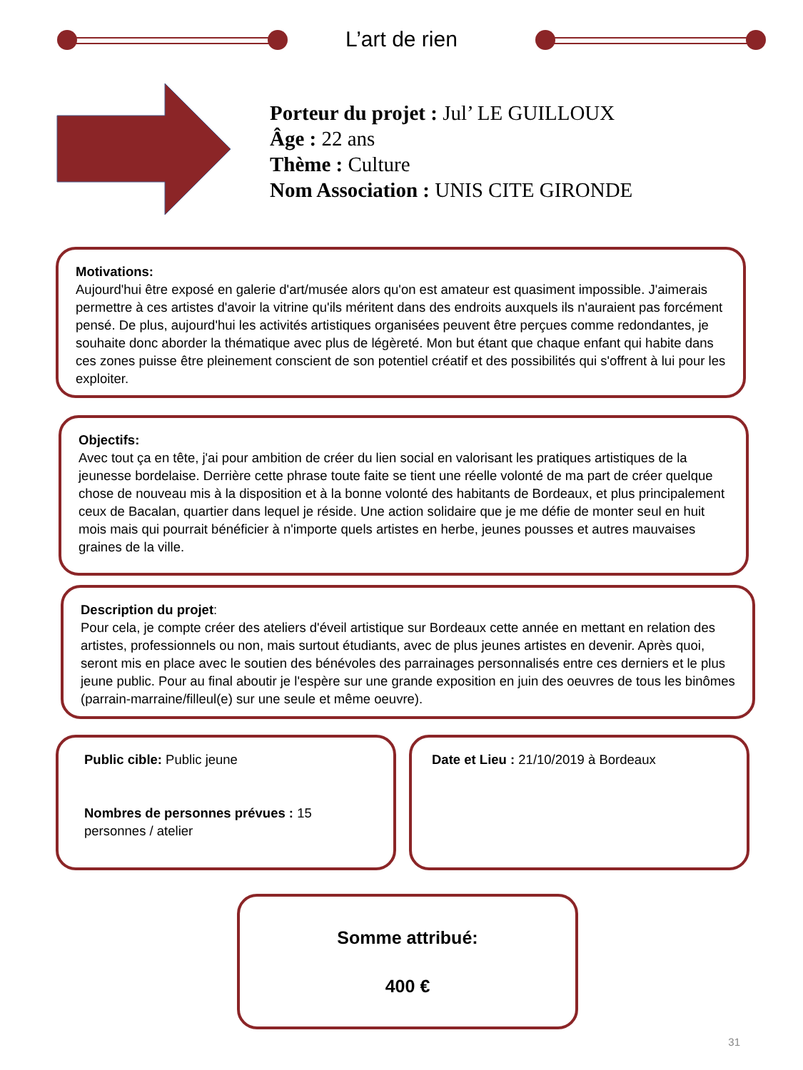L’art de rien
Porteur du projet : Jul’ LE GUILLOUX
Âge : 22 ans
Thème : Culture
Nom Association : UNIS CITE GIRONDE
Motivations:
Aujourd'hui être exposé en galerie d'art/musée alors qu'on est amateur est quasiment impossible. J'aimerais permettre à ces artistes d'avoir la vitrine qu'ils méritent dans des endroits auxquels ils n'auraient pas forcément pensé. De plus, aujourd'hui les activités artistiques organisées peuvent être perçues comme redondantes, je souhaite donc aborder la thématique avec plus de légèreté. Mon but étant que chaque enfant qui habite dans ces zones puisse être pleinement conscient de son potentiel créatif et des possibilités qui s'offrent à lui pour les exploiter.
Objectifs:
Avec tout ça en tête, j'ai pour ambition de créer du lien social en valorisant les pratiques artistiques de la jeunesse bordelaise. Derrière cette phrase toute faite se tient une réelle volonté de ma part de créer quelque chose de nouveau mis à la disposition et à la bonne volonté des habitants de Bordeaux, et plus principalement ceux de Bacalan, quartier dans lequel je réside. Une action solidaire que je me défie de monter seul en huit mois mais qui pourrait bénéficier à n'importe quels artistes en herbe, jeunes pousses et autres mauvaises graines de la ville.
Description du projet:
Pour cela, je compte créer des ateliers d'éveil artistique sur Bordeaux cette année en mettant en relation des artistes, professionnels ou non, mais surtout étudiants, avec de plus jeunes artistes en devenir. Après quoi, seront mis en place avec le soutien des bénévoles des parrainages personnalisés entre ces derniers et le plus jeune public. Pour au final aboutir je l'espère sur une grande exposition en juin des oeuvres de tous les binômes (parrain-marraine/filleul(e) sur une seule et même oeuvre).
Public cible: Public jeune
Nombres de personnes prévues : 15 personnes / atelier
Date et Lieu : 21/10/2019 à Bordeaux
Somme attribué:
400 €
31